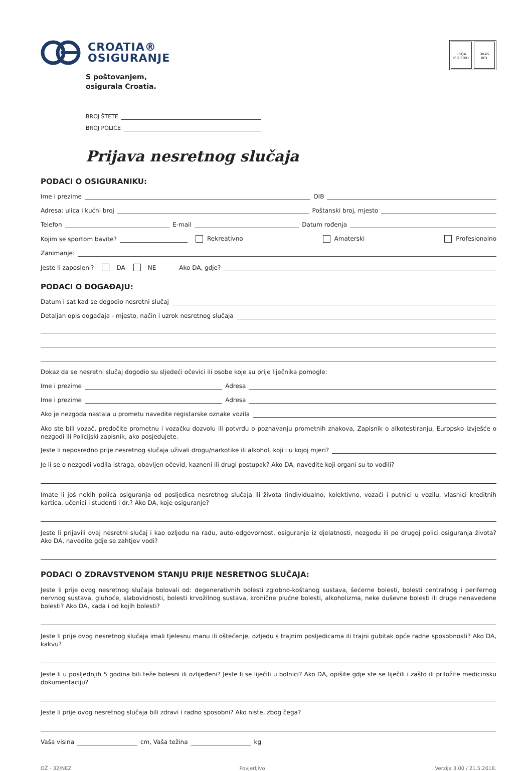CROATIA®
OSIGURANJE
S poštovanjem,
osigurala Croatia.
LRQA
ISO 9001
UKAS
001
BROJ ŠTETE
BROJ POLICE
Prijava nesretnog slučaja
PODACI O OSIGURANIKU:
Ime i prezime OIB
Adresa: ulica i kućni broj Poštanski broj, mjesto
Telefon E-mail Datum rođenja
Kojim se sportom bavite? Rekreativno Amaterski Profesionalno
Zanimanje:
Jeste li zaposleni? DA NE Ako DA, gdje?
PODACI O DOGAĐAJU:
Datum i sat kad se dogodio nesretni slučaj
Detaljan opis događaja - mjesto, način i uzrok nesretnog slučaja
Dokaz da se nesretni slučaj dogodio su sljedeći očevici ili osobe koje su prije liječnika pomogle:
Ime i prezime Adresa
Ime i prezime Adresa
Ako je nezgoda nastala u prometu navedite registarske oznake vozila
Ako ste bili vozač, predočite prometnu i vozačku dozvolu ili potvrdu o poznavanju prometnih znakova, Zapisnik o alkotestiranju, Europsko izvješće o nezgodi ili Policijski zapisnik, ako posjedujete.
Jeste li neposredno prije nesretnog slučaja uživali drogu/narkotike ili alkohol, koji i u kojoj mjeri?
Je li se o nezgodi vodila istraga, obavljen očevid, kazneni ili drugi postupak? Ako DA, navedite koji organi su to vodili?
Imate li još nekih polica osiguranja od posljedica nesretnog slučaja ili života (individualno, kolektivno, vozači i putnici u vozilu, vlasnici kreditnih kartica, učenici i studenti i dr.? Ako DA, koje osiguranje?
Jeste li prijavili ovaj nesretni slučaj i kao ozljedu na radu, auto-odgovornost, osiguranje iz djelatnosti, nezgodu ili po drugoj polici osiguranja života? Ako DA, navedite gdje se zahtjev vodi?
PODACI O ZDRAVSTVENOM STANJU PRIJE NESRETNOG SLUČAJA:
Jeste li prije ovog nesretnog slučaja bolovali od: degenerativnih bolesti zglobno-koštanog sustava, šećerne bolesti, bolesti centralnog i perifernog nervnog sustava, gluhoće, slabovidnosti, bolesti krvožilnog sustava, kronične plućne bolesti, alkoholizma, neke duševne bolesti ili druge nenavedene bolesti? Ako DA, kada i od kojih bolesti?
Jeste li prije ovog nesretnog slučaja imali tjelesnu manu ili oštećenje, ozljedu s trajnim posljedicama ili trajni gubitak opće radne sposobnosti? Ako DA, kakvu?
Jeste li u posljednjih 5 godina bili teže bolesni ili ozlijeđeni? Jeste li se liječili u bolnici? Ako DA, opišite gdje ste se liječili i zašto ili priložite medicinsku dokumentaciju?
Jeste li prije ovog nesretnog slučaja bili zdravi i radno sposobni? Ako niste, zbog čega?
Vaša visina cm, Vaša težina kg
OŽ - 32/NEZ Povjerljivo! Verzija 3.00 / 21.5.2018.